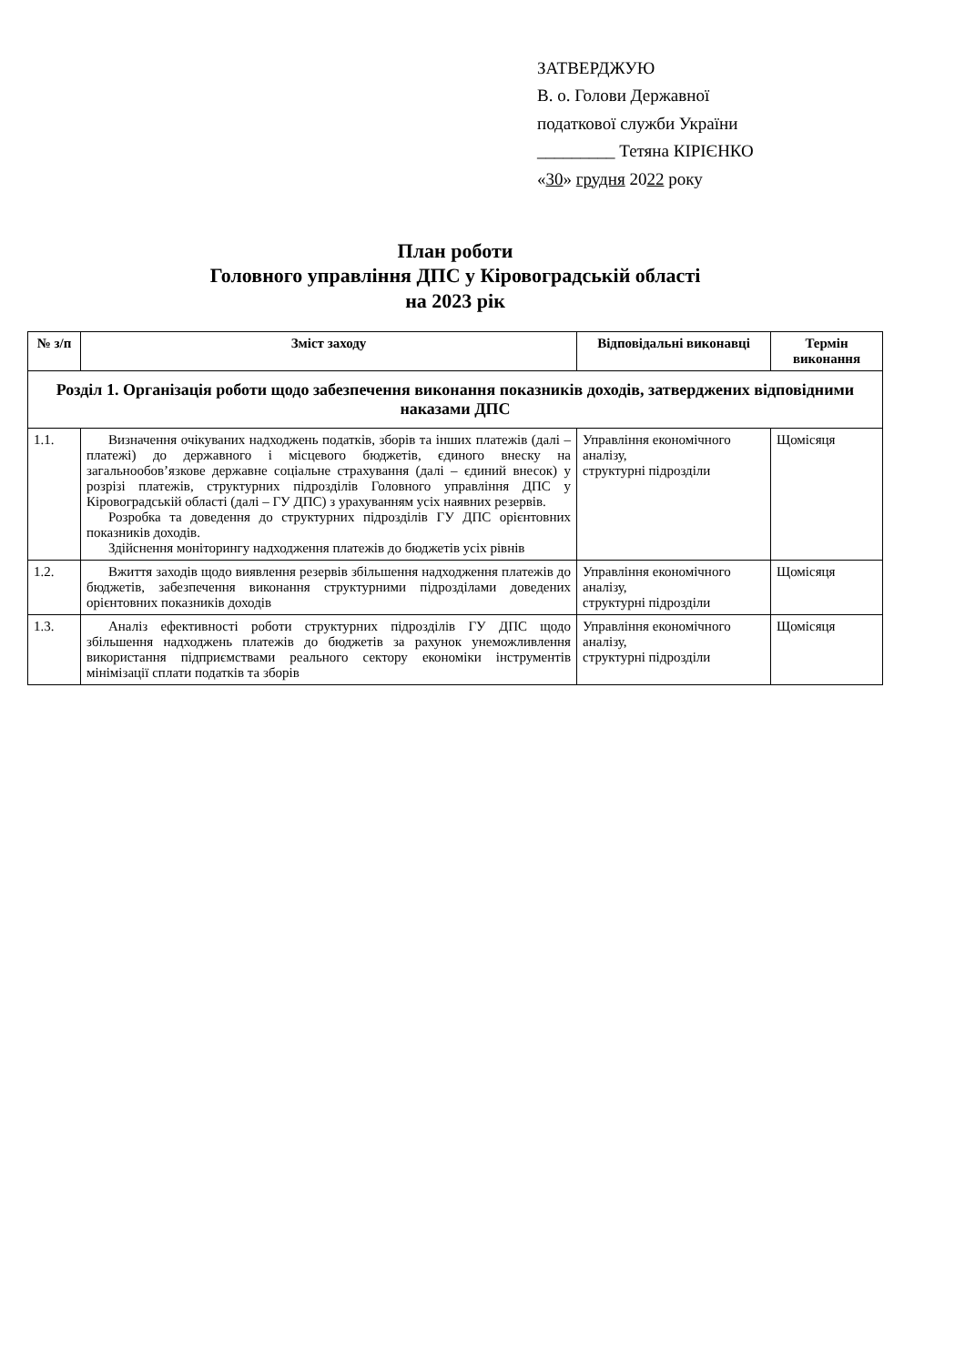ЗАТВЕРДЖУЮ
В. о. Голови Державної
податкової служби України
_________ Тетяна КІРІЄНКО
«30» грудня 2022 року
План роботи
Головного управління ДПС у Кіровоградській області
на 2023 рік
| № з/п | Зміст заходу | Відповідальні виконавці | Термін виконання |
| --- | --- | --- | --- |
| Розділ 1. Організація роботи щодо забезпечення виконання показників доходів, затверджених відповідними наказами ДПС | | | |
| 1.1. | Визначення очікуваних надходжень податків, зборів та інших платежів (далі – платежі) до державного і місцевого бюджетів, єдиного внеску на загальнообов’язкове державне соціальне страхування (далі – єдиний внесок) у розрізі платежів, структурних підрозділів Головного управління ДПС у Кіровоградській області (далі – ГУ ДПС) з урахуванням усіх наявних резервів. Розробка та доведення до структурних підрозділів ГУ ДПС орієнтовних показників доходів. Здійснення моніторингу надходження платежів до бюджетів усіх рівнів | Управління економічного аналізу, структурні підрозділи | Щомісяця |
| 1.2. | Вжиття заходів щодо виявлення резервів збільшення надходження платежів до бюджетів, забезпечення виконання структурними підрозділами доведених орієнтовних показників доходів | Управління економічного аналізу, структурні підрозділи | Щомісяця |
| 1.3. | Аналіз ефективності роботи структурних підрозділів ГУ ДПС щодо збільшення надходжень платежів до бюджетів за рахунок унеможливлення використання підприємствами реального сектору економіки інструментів мінімізації сплати податків та зборів | Управління економічного аналізу, структурні підрозділи | Щомісяця |